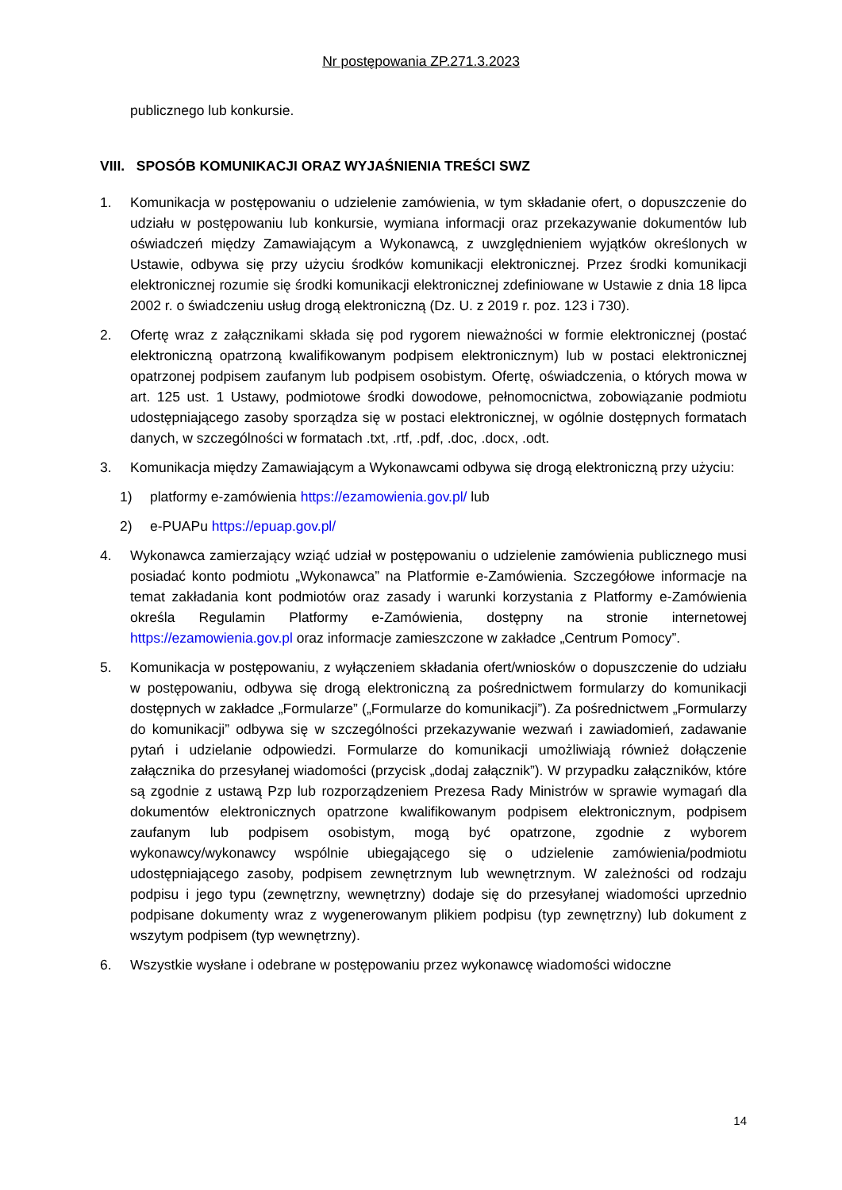Nr postępowania ZP.271.3.2023
publicznego lub konkursie.
VIII. SPOSÓB KOMUNIKACJI ORAZ WYJAŚNIENIA TREŚCI SWZ
1. Komunikacja w postępowaniu o udzielenie zamówienia, w tym składanie ofert, o dopuszczenie do udziału w postępowaniu lub konkursie, wymiana informacji oraz przekazywanie dokumentów lub oświadczeń między Zamawiającym a Wykonawcą, z uwzględnieniem wyjątków określonych w Ustawie, odbywa się przy użyciu środków komunikacji elektronicznej. Przez środki komunikacji elektronicznej rozumie się środki komunikacji elektronicznej zdefiniowane w Ustawie z dnia 18 lipca 2002 r. o świadczeniu usług drogą elektroniczną (Dz. U. z 2019 r. poz. 123 i 730).
2. Ofertę wraz z załącznikami składa się pod rygorem nieważności w formie elektronicznej (postać elektroniczną opatrzoną kwalifikowanym podpisem elektronicznym) lub w postaci elektronicznej opatrzonej podpisem zaufanym lub podpisem osobistym. Ofertę, oświadczenia, o których mowa w art. 125 ust. 1 Ustawy, podmiotowe środki dowodowe, pełnomocnictwa, zobowiązanie podmiotu udostępniającego zasoby sporządza się w postaci elektronicznej, w ogólnie dostępnych formatach danych, w szczególności w formatach .txt, .rtf, .pdf, .doc, .docx, .odt.
3. Komunikacja między Zamawiającym a Wykonawcami odbywa się drogą elektroniczną przy użyciu:
1) platformy e-zamówienia https://ezamowienia.gov.pl/ lub
2) e-PUAPu https://epuap.gov.pl/
4. Wykonawca zamierzający wziąć udział w postępowaniu o udzielenie zamówienia publicznego musi posiadać konto podmiotu „Wykonawca” na Platformie e-Zamówienia. Szczegółowe informacje na temat zakładania kont podmiotów oraz zasady i warunki korzystania z Platformy e-Zamówienia określa Regulamin Platformy e-Zamówienia, dostępny na stronie internetowej https://ezamowienia.gov.pl oraz informacje zamieszczone w zakładce „Centrum Pomocy”.
5. Komunikacja w postępowaniu, z wyłączeniem składania ofert/wniosków o dopuszczenie do udziału w postępowaniu, odbywa się drogą elektroniczną za pośrednictwem formularzy do komunikacji dostępnych w zakładce „Formularze” („Formularze do komunikacji”). Za pośrednictwem „Formularzy do komunikacji” odbywa się w szczególności przekazywanie wezwań i zawiadomień, zadawanie pytań i udzielanie odpowiedzi. Formularze do komunikacji umożliwiają również dołączenie załącznika do przesyłanej wiadomości (przycisk „dodaj załącznik”). W przypadku załączników, które są zgodnie z ustawą Pzp lub rozporządzeniem Prezesa Rady Ministrów w sprawie wymagań dla dokumentów elektronicznych opatrzone kwalifikowanym podpisem elektronicznym, podpisem zaufanym lub podpisem osobistym, mogą być opatrzone, zgodnie z wyborem wykonawcy/wykonawcy wspólnie ubiegającego się o udzielenie zamówienia/podmiotu udostępniającego zasoby, podpisem zewnętrznym lub wewnętrznym. W zależności od rodzaju podpisu i jego typu (zewnętrzny, wewnętrzny) dodaje się do przesyłanej wiadomości uprzednio podpisane dokumenty wraz z wygenerowanym plikiem podpisu (typ zewnętrzny) lub dokument z wszytym podpisem (typ wewnętrzny).
6. Wszystkie wysłane i odebrane w postępowaniu przez wykonawcę wiadomości widoczne
14